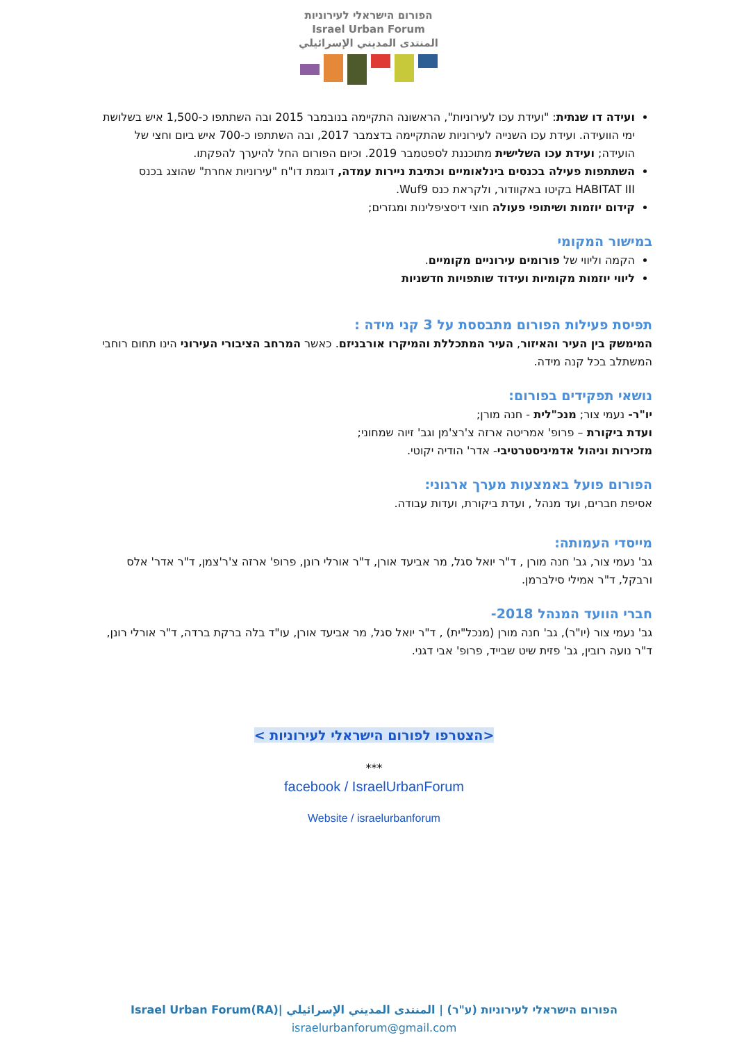הפורום הישראלי לעירוניות
Israel Urban Forum
المنتدى المديني الإسرائيلي
ועידה דו שנתית: "ועידת עכו לעירוניות", הראשונה התקיימה בנובמבר 2015 ובה השתתפו כ-1,500 איש בשלושת ימי הוועידה. ועידת עכו השנייה לעירוניות שהתקיימה בדצמבר 2017, ובה השתתפו כ-700 איש ביום וחצי של הועידה; ועידת עכו השלישית מתוכננת לספטמבר 2019. וכיום הפורום החל להיערך להפקתו.
השתתפות פעילה בכנסים בינלאומיים וכתיבת ניירות עמדה, דוגמת דו"ח "עירוניות אחרת" שהוצג בכנס HABITAT III בקיטו באקוודור, ולקראת כנס Wuf9.
קידום יוזמות ושיתופי פעולה חוצי דיסציפלינות ומגזרים;
במישור המקומי
הקמה וליווי של פורומים עירוניים מקומיים.
ליווי יוזמות מקומיות ועידוד שותפויות חדשניות
תפיסת פעילות הפורום מתבססת על 3 קני מידה :
המימשק בין העיר והאיזור, העיר המתכללת והמיקרו אורבניזם. כאשר המרחב הציבורי העירוני הינו תחום רוחבי המשתלב בכל קנה מידה.
נושאי תפקידים בפורום:
יו"ר- נעמי צור; מנכ"לית - חנה מורן;
ועדת ביקורת – פרופ' אמריטה ארזה צ'רצ'מן וגב' זיוה שמחוני;
מזכירות וניהול אדמיניסטרטיבי- אדר' הודיה יקוטי.
הפורום פועל באמצעות מערך ארגוני:
אסיפת חברים, ועד מנהל , ועדת ביקורת, ועדות עבודה.
מייסדי העמותה:
גב' נעמי צור, גב' חנה מורן , ד"ר יואל סגל, מר אביעד אורן, ד"ר אורלי רונן, פרופ' ארזה צ'ר'צמן, ד"ר אדר' אלס ורבקל, ד"ר אמילי סילברמן.
חברי הוועד המנהל 2018-
גב' נעמי צור (יו"ר), גב' חנה מורן (מנכל"ית) , ד"ר יואל סגל, מר אביעד אורן, עו"ד בלה ברקת ברדה, ד"ר אורלי רונן, ד"ר נועה רובין, גב' פזית שיט שבייד, פרופ' אבי דגני.
<הצטרפו לפורום הישראלי לעירוניות >
***
facebook / IsraelUrbanForum
Website / israelurbanforum
הפורום הישראלי לעירוניות (ע"ר) | المنتدى المديني الإسرائيلي |Israel Urban Forum(RA)
israelurbanforum@gmail.com